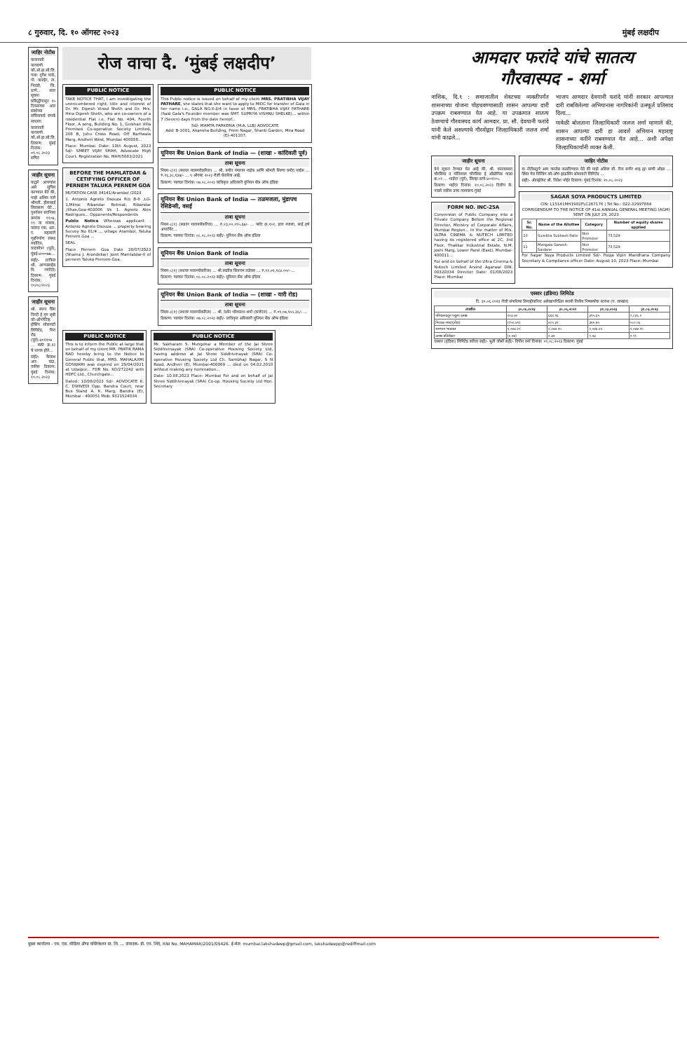८ गुरुवार, दि. १० ऑगस्ट २०२३ मुंबई लक्षदीप
जाहिर नोटीस
कालावती नारायणी को.ऑ.हा.सो.लि. पत्ता: दुर्गेश पार्क, पो. काल्हेर, ता. भिवंडी, जि. ठाणे... सदर सूचना प्रसिद्धीपासून १५ दिवसांच्या आत संस्थेच्या सचिवाकडे संपर्क साधावा.
कालावती नारायणी को.ऑ.हा.सो.लि. ठिकाण: मुंबई दिनांक: ०९.०८.२०२३ सचिव
जाहीर सूचना
याद्वारे आपणांस असे सुचित करण्यात येते की, माझे अशिल नामे श्रीमती. हीसाबाई सितासाम घेटे... पुनर्वसन सदनिका क्रमांक ११०४, ११ वा मजला, नालंदा एस. आर. ए. सहकारी गृहनिर्माण संस्था मर्यादित, घाटकोपर (पूर्व), मुंबई-४०००७७...
सही/- (वकिल श्री. आप्पासाहेब वि. रणदिवे) ठिकाण: मुंबई दिनांक: १०/०८/२०२३
जाहीर सूचना
श्री. स्वरन सिंग विरदी हे मृग सृष्टी को-ऑपरेटिव्ह हौसिंग सोसायटी लिमिटेड, मिरा रोड (पूर्व)-४०११०७ ... फ्लॅट क्र.१२ चे धारक होते...
सही/- कैलाश आर. चंद्रा, वकील ठिकाण: मुंबई दिनांक: १०.०८.२०२३
रोज वाचा दै. ‘मुंबई लक्षदीप’
PUBLIC NOTICE
TAKE NOTICE THAT, I am investigating the unencumbered right, title and interest of Dr. Mr. Dipesh Vinod Sheth and Dr. Mrs. Hina Dipesh Sheth, who are co-owners of a residential Flat i.e. Flat No. 404, Fourth Floor, A wing, Building No. 1, Gulshan Villa Premises Co-operative Society Limited, 208 B, Juhu Cross Road, Off Barfiwala Marg, Andheri West, Mumbai 400058...
Place: Mumbai. Date: 10th August, 2023 Sd/- SMEET VIJAY SHAH, Advocate High Court. Registration No. MAH/5683/2021
BEFORE THE MAMLATDAR & CETIFYING OFFICER OF PERNEM TALUKA PERNEM GOA
MUTATION CASE 34141/Arambol /2023
1. Antonio Agnelo Dsouza R/o B-8 ,LG-1,Milroc Ribandar Retreat, Ribandar ,Illhas,Goa-403006 Vs 1. Agnelo Alex Rodrigues... Opponents/Respondents
Public Notice Whereas applicant . Antonio Agnelo Dsouza ... property bearing Survey No 81/4 ... village Arambol, Taluka Pernem Goa ...
SEAL
Place Pernem Goa Date 28/07/2023 (Shama J. Arondekar) Joint Mamlatdar-II of pernem Taluka Pernem-Goa.
PUBLIC NOTICE
This Public notice is issued on behalf of my client MRS. PRATIBHA VIJAY PATHARE, she states that she want to apply to MIDC for transfer of Gala in her name i.e., GALA NO.X-3/4 in favor of MRS. PRATIBHA VIJAY PATHARE (Said Gala's Founder member was SMT. SUPRIYA VISHNU SHELKE)... within 7 (Seven) days from the date hereof...
Sd/- MAMTA PARKERIA (M.A. LLB) ADVOCATE
Add: B-1001, Akansha Building, Prem Nagar, Shanti Garden, Mira Road (E)-401107.
यूनियन बैंक Union Bank of India — (शाखा - कांदिवली पूर्व)
ताबा सूचना
नियम-८(१) (स्थावर मालमत्तेकरिता) ... श्री. प्रमोद नंगाराम नाईक आणि श्रीमती शिल्पा प्रमोद नाईक ... रु.१६,३८,१३७/- ... ९ ऑगस्ट २०२३ रोजी घेतलेला आहे.
ठिकाण: पालघर दिनांक: ०७.०८.२०२३ प्राधिकृत अधिकारी युनियन बँक ऑफ इंडिया
यूनियन बैंक Union Bank of India — तळमजला, मुंडापच रेसिडेन्सी, वसई
ताबा सूचना
नियम-८(१) (स्थावर मालमत्तेकरिता) ... रु.२३,००,२९५.६७/- ... फ्लॅट क्र.१०१, इला मजला, साई हर्ष अपार्टमेंट...
ठिकाण: पालघर दिनांक: ०८.०८.२०२३ सही/- युनियन बँक ऑफ इंडिया
यूनियन बैंक Union Bank of India
ताबा सूचना
नियम-८(१) (स्थावर मालमत्तेकरिता) ... श्री.स्वप्नील सितराम तळेकर ... रु.१२,०१,१८४.००/- ...
ठिकाण: पालघर दिनांक: ०८.०८.२०२३ सही/- युनियन बँक ऑफ इंडिया
यूनियन बैंक Union Bank of India — (शाखा - यारी रोड)
ताबा सूचना
नियम-८(१) (स्थावर मालमत्तेकरिता) ... श्री. दर्शन भोलानाथ शर्मा (कर्जदार) ... रु.०९,०७,९५५.३६/- ...
ठिकाण: पालघर दिनांक: ०७.०८.२०२३ सही/- प्राधिकृत अधिकारी युनियन बँक ऑफ इंडिया
PUBLIC NOTICE
This is to inform the Public at large that on behalf of my client MR. PRATIK RAMA RAO hereby bring to the Notice to General Public that, MRS. MAHALAXMI GOSWAMI was expired on 29/04/2021 at Udaipur... FDR No. KO/272242 with HDFC Ltd., Churchgate...
Dated: 10/08/2023 Sd/- ADVOCATE K. C. DWIVEDI Opp. Bandra Court, near Bus Stand A. K. Marg, Bandra (E), Mumbai - 400051 Mob: 9321524034
PUBLIC NOTICE
Mr. Sakharam S. Mungekar a Member of the Jai Shree Siddhivinayak (SRA) Co-operative Housing Society Ltd, having address at Jai Shree Siddhivinayak (SRA) Co-operative Housing Society Ltd Ch. Sambhaji Nagar, S N Road, Andheri (E), Mumbai-400069 ... died on 04.02.2010 without making any nomination...
Date- 10.08.2023 Place- Mumbai For and on behalf of Jai Shree Siddhivinayak (SRA) Co-op. Housing Society Ltd Hon. Secretary
आमदार फरांदे यांचे सातत्य
गौरवास्पद - शर्मा
नाशिक, दि.९ : समाजातील शेवटच्या व्यक्तीपर्यंत शासनाच्या योजना पोहचवण्यासाठी शासन आपल्या दारी उपक्रम राबवण्यात येत आहे. या उपक्रमात सातत्य ठेवण्याचे गौरवास्पद कार्य आमदार. प्रा. सौ. देवयानी फरांदे यांनी केले असल्याचे गौरवोद्गार जिल्हाधिकारी जलज शर्मा यांनी काढले...
भाजप आमदार देवयानी फरांदे यांनी सरकार आपल्यात दारी राबविलेल्या अभियानास नागरिकांनी उत्स्फूर्त प्रतिसाद दिला...
यावेळी बोलताना जिल्हाधिकारी जलज शर्मा म्हणाले की, शासन आपल्या दारी हा आदर्श अभियान महाराष्ट्र शासनाच्या वतीने राबवण्यात येत आहे... अशी अपेक्षा जिल्हाधिकार्यांनी व्यक्त केली.
जाहीर सूचना
येथे सूचना देण्यात येत आहे की, श्री. कांताप्रसाद चौरसिया व मोतिलाल चौरसिया हे औद्योगिक गाळा क्र.०१ ... भाईंदर (पूर्व), जिल्हा ठाणे-४०११०५.
ठिकाण: भाईंदर दिनांक: १०.०८.२०२३ दिलीप के. पांडये वकील उच्च न्यायालय मुंबई
FORM NO. INC-25A
Conversion of Public Company into a Private Company Before the Regional Director, Ministry of Corporate Affairs, Mumbai Region... In the matter of M/s. ULTRA CINEMA & NUTECH LIMITED having its registered office at 2C, 3rd Floor, Thakkar Industrial Estate, N.M. Joshi Marg, Lower Parel (East), Mumbai- 400011...
For and on behalf of the Ultra Cinema & Nutech Limited Arvind Agarwal DIN. 00320334 Director Date: 01/08/2023 Place: Mumbai
जाहिर नोटीस
या नोटीसद्वारे आम जनतेस कळविण्यात येते की माझे अशिल सौ. रीना समीर शाह ह्या साची ओझा ... स्थित मेघ विल्डिंग को-ऑप हाऊसिंग सोसायटी लिमिटेड ...
सही/- ॲडव्होकेट श्री. वितेश भोईर ठिकाण: मुंबई दिनांक: १०.०८.२०२३
SAGAR SOYA PRODUCTS LIMITED
CIN: L15141MH1982PLC267176 | Tel No.: 022-32997884
CORRIGENDUM TO THE NOTICE OF 41st ANNUAL GENERAL MEETING (AGM) SENT ON JULY 29, 2023
| Sr. No. | Name of the Allottee | Category | Number of equity shares applied |
| --- | --- | --- | --- |
| 10 | Surekha Subhash Patle | Non Promoter | 73,529 |
| 11 | Mangala Ganesh Saidane | Non Promoter | 73,529 |
For Sagar Soya Products Limited Sd/- Pooja Vipin Mandhana Company Secretary & Compliance officer Date: August 10, 2023 Place: Mumbai
एस्सार (इंडिया) लिमिटेड
दि. ३०.०६.२०२३ रोजी संपलेल्या तिमाहीकरिता अलेखापरिक्षित स्थायी वित्तीय निष्कर्षाचा सारांश (रु. लाखांत)
| तपशील | ३०.०६.२०२३ | ३०.०६.२०२२ | ३१.०३.२०२३ | ३१.०३.२०२३ |
| --- | --- | --- | --- | --- |
| परिचलनातून एकूण उत्पन्न | १०३.७० | ६६४.९६ | ३९५.६५ | १,८४६.२ |
| निव्वळ नफा/(तोटा) | (१५०.४५) | ४८५.३१ | ३४०.७५ | ५८०.०६ |
| समभाग भांडवल | २,०४४.२५ | २,०४४.२५ | २,०४४.२५ | २,०४४.२५ |
| उत्पन्न प्रतिशेअर | (०.७४) | २.३७ | १.४३ | २.११ |
एस्सार (इंडिया) लिमिटेड करिता सही/- श्रुती जोशी सही/- विपीन वर्मा दिनांक: ०९.०८.२०२३ ठिकाण: मुंबई
मुख्य कार्यालय - एम. एस. मीडिया ॲण्ड पब्लिकेशन प्रा. लि. ... संपादक- डी. एन. शिंदे, RNI No. MAHAMAR/2001/05426. ई-मेल: mumbai.lakshadeep@gmail.com, lakshadeepp@rediffmail.com